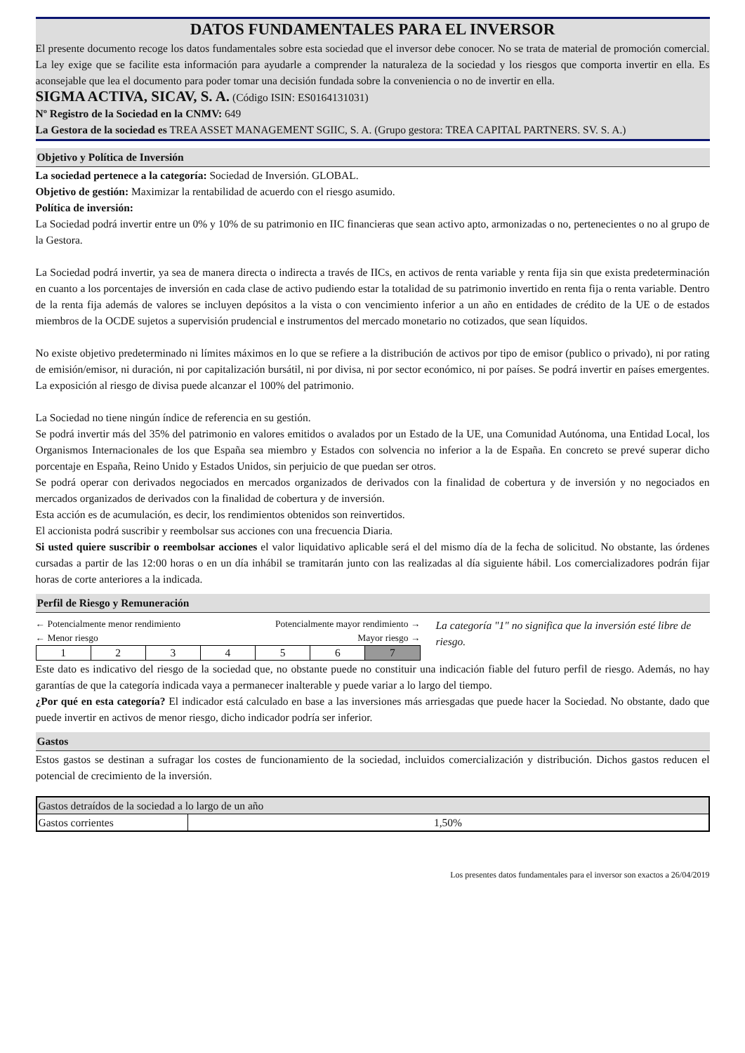DATOS FUNDAMENTALES PARA EL INVERSOR
El presente documento recoge los datos fundamentales sobre esta sociedad que el inversor debe conocer. No se trata de material de promoción comercial. La ley exige que se facilite esta información para ayudarle a comprender la naturaleza de la sociedad y los riesgos que comporta invertir en ella. Es aconsejable que lea el documento para poder tomar una decisión fundada sobre la conveniencia o no de invertir en ella.
SIGMA ACTIVA, SICAV, S. A. (Código ISIN: ES0164131031)
Nº Registro de la Sociedad en la CNMV: 649
La Gestora de la sociedad es TREA ASSET MANAGEMENT SGIIC, S. A. (Grupo gestora: TREA CAPITAL PARTNERS. SV. S. A.)
Objetivo y Política de Inversión
La sociedad pertenece a la categoría: Sociedad de Inversión. GLOBAL.
Objetivo de gestión: Maximizar la rentabilidad de acuerdo con el riesgo asumido.
Política de inversión:
La Sociedad podrá invertir entre un 0% y 10% de su patrimonio en IIC financieras que sean activo apto, armonizadas o no, pertenecientes o no al grupo de la Gestora.
La Sociedad podrá invertir, ya sea de manera directa o indirecta a través de IICs, en activos de renta variable y renta fija sin que exista predeterminación en cuanto a los porcentajes de inversión en cada clase de activo pudiendo estar la totalidad de su patrimonio invertido en renta fija o renta variable. Dentro de la renta fija además de valores se incluyen depósitos a la vista o con vencimiento inferior a un año en entidades de crédito de la UE o de estados miembros de la OCDE sujetos a supervisión prudencial e instrumentos del mercado monetario no cotizados, que sean líquidos.
No existe objetivo predeterminado ni límites máximos en lo que se refiere a la distribución de activos por tipo de emisor (publico o privado), ni por rating de emisión/emisor, ni duración, ni por capitalización bursátil, ni por divisa, ni por sector económico, ni por países. Se podrá invertir en países emergentes. La exposición al riesgo de divisa puede alcanzar el 100% del patrimonio.
La Sociedad no tiene ningún índice de referencia en su gestión.
Se podrá invertir más del 35% del patrimonio en valores emitidos o avalados por un Estado de la UE, una Comunidad Autónoma, una Entidad Local, los Organismos Internacionales de los que España sea miembro y Estados con solvencia no inferior a la de España. En concreto se prevé superar dicho porcentaje en España, Reino Unido y Estados Unidos, sin perjuicio de que puedan ser otros.
Se podrá operar con derivados negociados en mercados organizados de derivados con la finalidad de cobertura y de inversión y no negociados en mercados organizados de derivados con la finalidad de cobertura y de inversión.
Esta acción es de acumulación, es decir, los rendimientos obtenidos son reinvertidos.
El accionista podrá suscribir y reembolsar sus acciones con una frecuencia Diaria.
Si usted quiere suscribir o reembolsar acciones el valor liquidativo aplicable será el del mismo día de la fecha de solicitud. No obstante, las órdenes cursadas a partir de las 12:00 horas o en un día inhábil se tramitarán junto con las realizadas al día siguiente hábil. Los comercializadores podrán fijar horas de corte anteriores a la indicada.
Perfil de Riesgo y Remuneración
← Potencialmente menor rendimiento Potencialmente mayor rendimiento →
← Menor riesgo Mayor riesgo →
| 1 | 2 | 3 | 4 | 5 | 6 | 7 |
La categoría "1" no significa que la inversión esté libre de riesgo.
Este dato es indicativo del riesgo de la sociedad que, no obstante puede no constituir una indicación fiable del futuro perfil de riesgo. Además, no hay garantías de que la categoría indicada vaya a permanecer inalterable y puede variar a lo largo del tiempo.
¿Por qué en esta categoría? El indicador está calculado en base a las inversiones más arriesgadas que puede hacer la Sociedad. No obstante, dado que puede invertir en activos de menor riesgo, dicho indicador podría ser inferior.
Gastos
Estos gastos se destinan a sufragar los costes de funcionamiento de la sociedad, incluidos comercialización y distribución. Dichos gastos reducen el potencial de crecimiento de la inversión.
| Gastos detraídos de la sociedad a lo largo de un año | |
| Gastos corrientes | 1,50% |
Los presentes datos fundamentales para el inversor son exactos a 26/04/2019